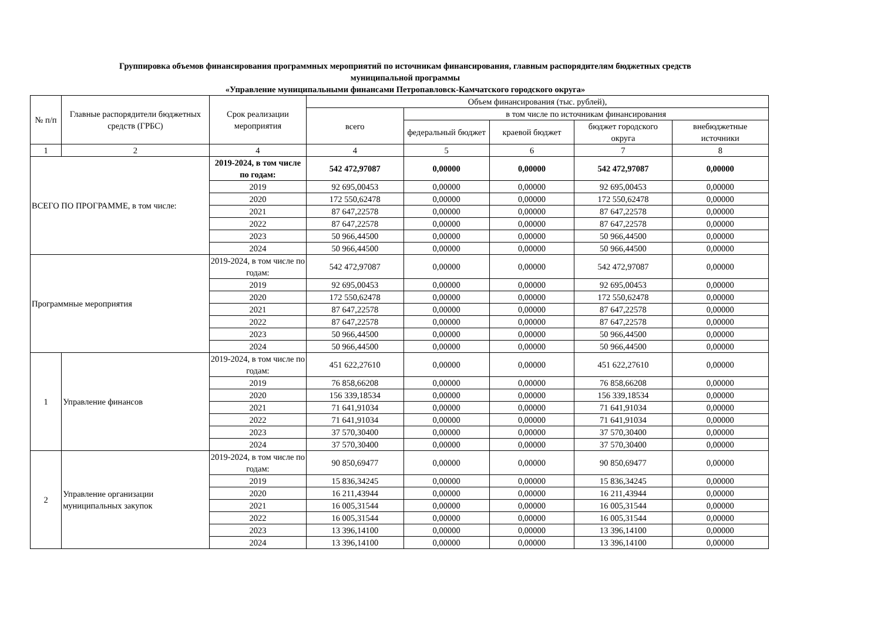Группировка объемов финансирования программных мероприятий по источникам финансирования, главным распорядителям бюджетных средств
муниципальной программы
«Управление муниципальными финансами Петропавловск-Камчатского городского округа»
| № п/п | Главные распорядители бюджетных средств (ГРБС) | Срок реализации мероприятия | Объем финансирования (тыс. рублей), | | | | |
| --- | --- | --- | --- | --- | --- | --- | --- |
| | | | всего | в том числе по источникам финансирования | | | |
| | | | | федеральный бюджет | краевой бюджет | бюджет городского округа | внебюджетные источники |
| 1 | 2 | 4 | 4 | 5 | 6 | 7 | 8 |
| ВСЕГО ПО ПРОГРАММЕ, в том числе: | | 2019-2024, в том числе по годам: | 542 472,97087 | 0,00000 | 0,00000 | 542 472,97087 | 0,00000 |
| | | 2019 | 92 695,00453 | 0,00000 | 0,00000 | 92 695,00453 | 0,00000 |
| | | 2020 | 172 550,62478 | 0,00000 | 0,00000 | 172 550,62478 | 0,00000 |
| | | 2021 | 87 647,22578 | 0,00000 | 0,00000 | 87 647,22578 | 0,00000 |
| | | 2022 | 87 647,22578 | 0,00000 | 0,00000 | 87 647,22578 | 0,00000 |
| | | 2023 | 50 966,44500 | 0,00000 | 0,00000 | 50 966,44500 | 0,00000 |
| | | 2024 | 50 966,44500 | 0,00000 | 0,00000 | 50 966,44500 | 0,00000 |
| Программные мероприятия | | 2019-2024, в том числе по годам: | 542 472,97087 | 0,00000 | 0,00000 | 542 472,97087 | 0,00000 |
| | | 2019 | 92 695,00453 | 0,00000 | 0,00000 | 92 695,00453 | 0,00000 |
| | | 2020 | 172 550,62478 | 0,00000 | 0,00000 | 172 550,62478 | 0,00000 |
| | | 2021 | 87 647,22578 | 0,00000 | 0,00000 | 87 647,22578 | 0,00000 |
| | | 2022 | 87 647,22578 | 0,00000 | 0,00000 | 87 647,22578 | 0,00000 |
| | | 2023 | 50 966,44500 | 0,00000 | 0,00000 | 50 966,44500 | 0,00000 |
| | | 2024 | 50 966,44500 | 0,00000 | 0,00000 | 50 966,44500 | 0,00000 |
| 1 | Управление финансов | 2019-2024, в том числе по годам: | 451 622,27610 | 0,00000 | 0,00000 | 451 622,27610 | 0,00000 |
| | | 2019 | 76 858,66208 | 0,00000 | 0,00000 | 76 858,66208 | 0,00000 |
| | | 2020 | 156 339,18534 | 0,00000 | 0,00000 | 156 339,18534 | 0,00000 |
| | | 2021 | 71 641,91034 | 0,00000 | 0,00000 | 71 641,91034 | 0,00000 |
| | | 2022 | 71 641,91034 | 0,00000 | 0,00000 | 71 641,91034 | 0,00000 |
| | | 2023 | 37 570,30400 | 0,00000 | 0,00000 | 37 570,30400 | 0,00000 |
| | | 2024 | 37 570,30400 | 0,00000 | 0,00000 | 37 570,30400 | 0,00000 |
| 2 | Управление организации муниципальных закупок | 2019-2024, в том числе по годам: | 90 850,69477 | 0,00000 | 0,00000 | 90 850,69477 | 0,00000 |
| | | 2019 | 15 836,34245 | 0,00000 | 0,00000 | 15 836,34245 | 0,00000 |
| | | 2020 | 16 211,43944 | 0,00000 | 0,00000 | 16 211,43944 | 0,00000 |
| | | 2021 | 16 005,31544 | 0,00000 | 0,00000 | 16 005,31544 | 0,00000 |
| | | 2022 | 16 005,31544 | 0,00000 | 0,00000 | 16 005,31544 | 0,00000 |
| | | 2023 | 13 396,14100 | 0,00000 | 0,00000 | 13 396,14100 | 0,00000 |
| | | 2024 | 13 396,14100 | 0,00000 | 0,00000 | 13 396,14100 | 0,00000 |